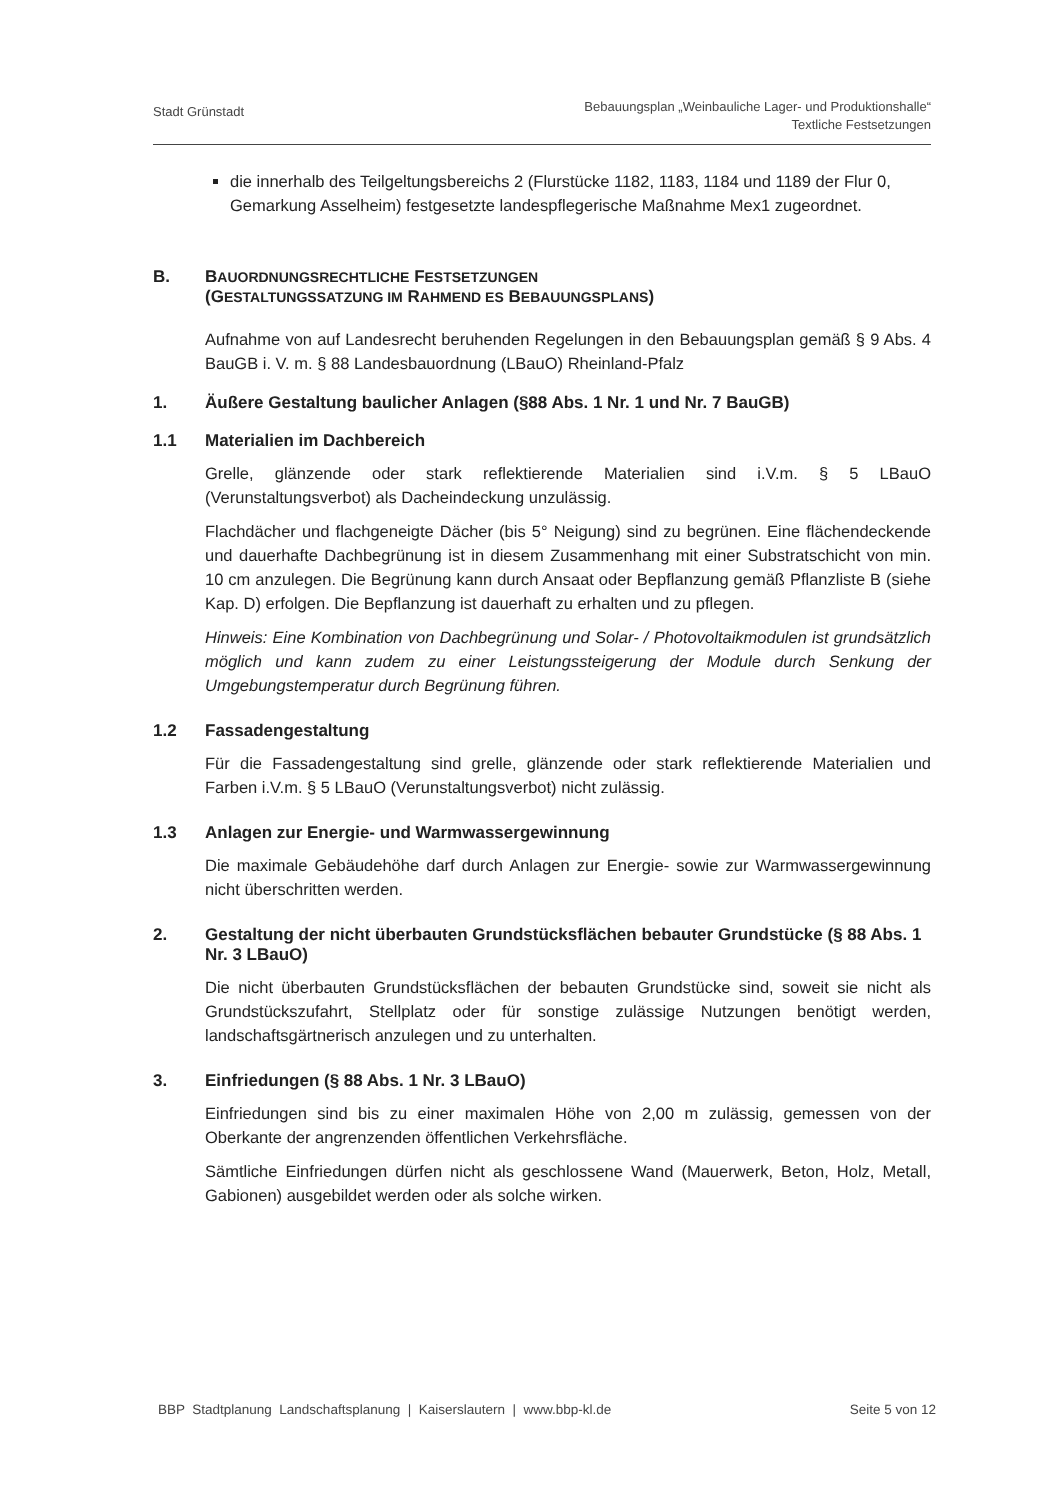Stadt Grünstadt
Bebauungsplan „Weinbauliche Lager- und Produktionshalle“
Textliche Festsetzungen
die innerhalb des Teilgeltungsbereichs 2 (Flurstücke 1182, 1183, 1184 und 1189 der Flur 0, Gemarkung Asselheim) festgesetzte landespflegerische Maßnahme Mex1 zugeordnet.
B. BAUORDNUNGSRECHTLICHE FESTSETZUNGEN
(GESTALTUNGSSATZUNG IM RAHMEND ES BEBAUUNGSPLANS)
Aufnahme von auf Landesrecht beruhenden Regelungen in den Bebauungsplan gemäß § 9 Abs. 4 BauGB i. V. m. § 88 Landesbauordnung (LBauO) Rheinland-Pfalz
1. Äußere Gestaltung baulicher Anlagen (§88 Abs. 1 Nr. 1 und Nr. 7 BauGB)
1.1 Materialien im Dachbereich
Grelle, glänzende oder stark reflektierende Materialien sind i.V.m. § 5 LBauO (Verunstaltungsverbot) als Dacheindeckung unzulässig.
Flachdächer und flachgeneigte Dächer (bis 5° Neigung) sind zu begrünen. Eine flächendeckende und dauerhafte Dachbegrünung ist in diesem Zusammenhang mit einer Substratschicht von min. 10 cm anzulegen. Die Begrünung kann durch Ansaat oder Bepflanzung gemäß Pflanzliste B (siehe Kap. D) erfolgen. Die Bepflanzung ist dauerhaft zu erhalten und zu pflegen.
Hinweis: Eine Kombination von Dachbegrünung und Solar- / Photovoltaikmodulen ist grundsätzlich möglich und kann zudem zu einer Leistungssteigerung der Module durch Senkung der Umgebungstemperatur durch Begrünung führen.
1.2 Fassadengestaltung
Für die Fassadengestaltung sind grelle, glänzende oder stark reflektierende Materialien und Farben i.V.m. § 5 LBauO (Verunstaltungsverbot) nicht zulässig.
1.3 Anlagen zur Energie- und Warmwassergewinnung
Die maximale Gebäudehöhe darf durch Anlagen zur Energie- sowie zur Warmwassergewinnung nicht überschritten werden.
2. Gestaltung der nicht überbauten Grundstücksflächen bebauter Grundstücke (§ 88 Abs. 1 Nr. 3 LBauO)
Die nicht überbauten Grundstücksflächen der bebauten Grundstücke sind, soweit sie nicht als Grundstückszufahrt, Stellplatz oder für sonstige zulässige Nutzungen benötigt werden, landschaftsgärtnerisch anzulegen und zu unterhalten.
3. Einfriedungen (§ 88 Abs. 1 Nr. 3 LBauO)
Einfriedungen sind bis zu einer maximalen Höhe von 2,00 m zulässig, gemessen von der Oberkante der angrenzenden öffentlichen Verkehrsfläche.
Sämtliche Einfriedungen dürfen nicht als geschlossene Wand (Mauerwerk, Beton, Holz, Metall, Gabionen) ausgebildet werden oder als solche wirken.
BBP Stadtplanung Landschaftsplanung | Kaiserslautern | www.bbp-kl.de
Seite 5 von 12